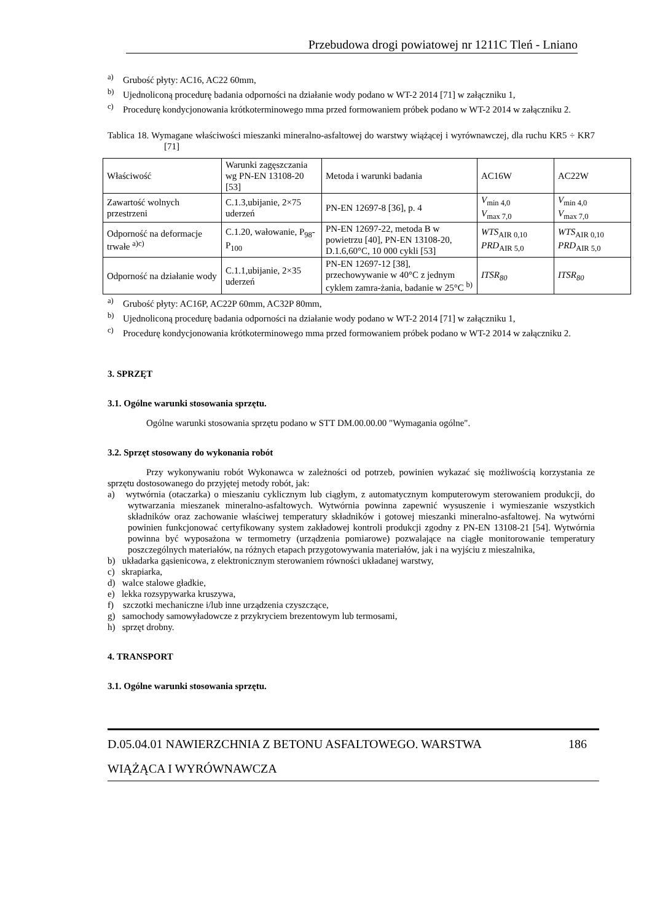Przebudowa drogi powiatowej nr 1211C Tleń - Lniano
<sup>a)</sup> Grubość płyty: AC16, AC22 60mm,
<sup>b)</sup> Ujednoliconą procedurę badania odporności na działanie wody podano w WT-2 2014 [71] w załączniku 1,
<sup>c)</sup> Procedurę kondycjonowania krótkoterminowego mma przed formowaniem próbek podano w WT-2 2014 w załączniku 2.
Tablica 18. Wymagane właściwości mieszanki mineralno-asfaltowej do warstwy wiążącej i wyrównawczej, dla ruchu KR5 ÷ KR7 [71]
| Właściwość | Warunki zagęszczania wg PN-EN 13108-20 [53] | Metoda i warunki badania | AC16W | AC22W |
| Zawartość wolnych przestrzeni | C.1.3,ubijanie, 2×75 uderzeń | PN-EN 12697-8 [36], p. 4 | V<sub>min 4,0</sub> V<sub>max 7,0</sub> | V<sub>min 4,0</sub> V<sub>max 7,0</sub> |
| Odporność na deformacje trwałe <sup>a)c)</sup> | C.1.20, wałowanie, P<sub>98</sub>-P<sub>100</sub> | PN-EN 12697-22, metoda B w powietrzu [40], PN-EN 13108-20, D.1.6,60°C, 10 000 cykli [53] | WTS<sub>AIR 0,10</sub> PRD<sub>AIR 5,0</sub> | WTS<sub>AIR 0,10</sub> PRD<sub>AIR 5,0</sub> |
| Odporność na działanie wody | C.1.1,ubijanie, 2×35 uderzeń | PN-EN 12697-12 [38], przechowywanie w 40°C z jednym cyklem zamra-żania, badanie w 25°C <sup>b)</sup> | ITSR<sub>80</sub> | ITSR<sub>80</sub> |
<sup>a)</sup> Grubość płyty: AC16P, AC22P 60mm, AC32P 80mm,
<sup>b)</sup> Ujednoliconą procedurę badania odporności na działanie wody podano w WT-2 2014 [71] w załączniku 1,
<sup>c)</sup> Procedurę kondycjonowania krótkoterminowego mma przed formowaniem próbek podano w WT-2 2014 w załączniku 2.
3. SPRZĘT
3.1. Ogólne warunki stosowania sprzętu.
Ogólne warunki stosowania sprzętu podano w STT DM.00.00.00 "Wymagania ogólne".
3.2. Sprzęt stosowany do wykonania robót
Przy wykonywaniu robót Wykonawca w zależności od potrzeb, powinien wykazać się możliwością korzystania ze sprzętu dostosowanego do przyjętej metody robót, jak:
a) wytwórnia (otaczarka) o mieszaniu cyklicznym lub ciągłym, z automatycznym komputerowym sterowaniem produkcji, do wytwarzania mieszanek mineralno-asfaltowych. Wytwórnia powinna zapewnić wysuszenie i wymieszanie wszystkich składników oraz zachowanie właściwej temperatury składników i gotowej mieszanki mineralno-asfaltowej. Na wytwórni powinien funkcjonować certyfikowany system zakładowej kontroli produkcji zgodny z PN-EN 13108-21 [54]. Wytwórnia powinna być wyposażona w termometry (urządzenia pomiarowe) pozwalające na ciągłe monitorowanie temperatury poszczególnych materiałów, na różnych etapach przygotowywania materiałów, jak i na wyjściu z mieszalnika,
b) układarka gąsienicowa, z elektronicznym sterowaniem równości układanej warstwy,
c) skrapiarka,
d) walce stalowe gładkie,
e) lekka rozsypywarka kruszywa,
f) szczotki mechaniczne i/lub inne urządzenia czyszczące,
g) samochody samowyładowcze z przykryciem brezentowym lub termosami,
h) sprzęt drobny.
4. TRANSPORT
3.1. Ogólne warunki stosowania sprzętu.
186 D.05.04.01 NAWIERZCHNIA Z BETONU ASFALTOWEGO. WARSTWA
WIĄŻĄCA I WYRÓWNAWCZA